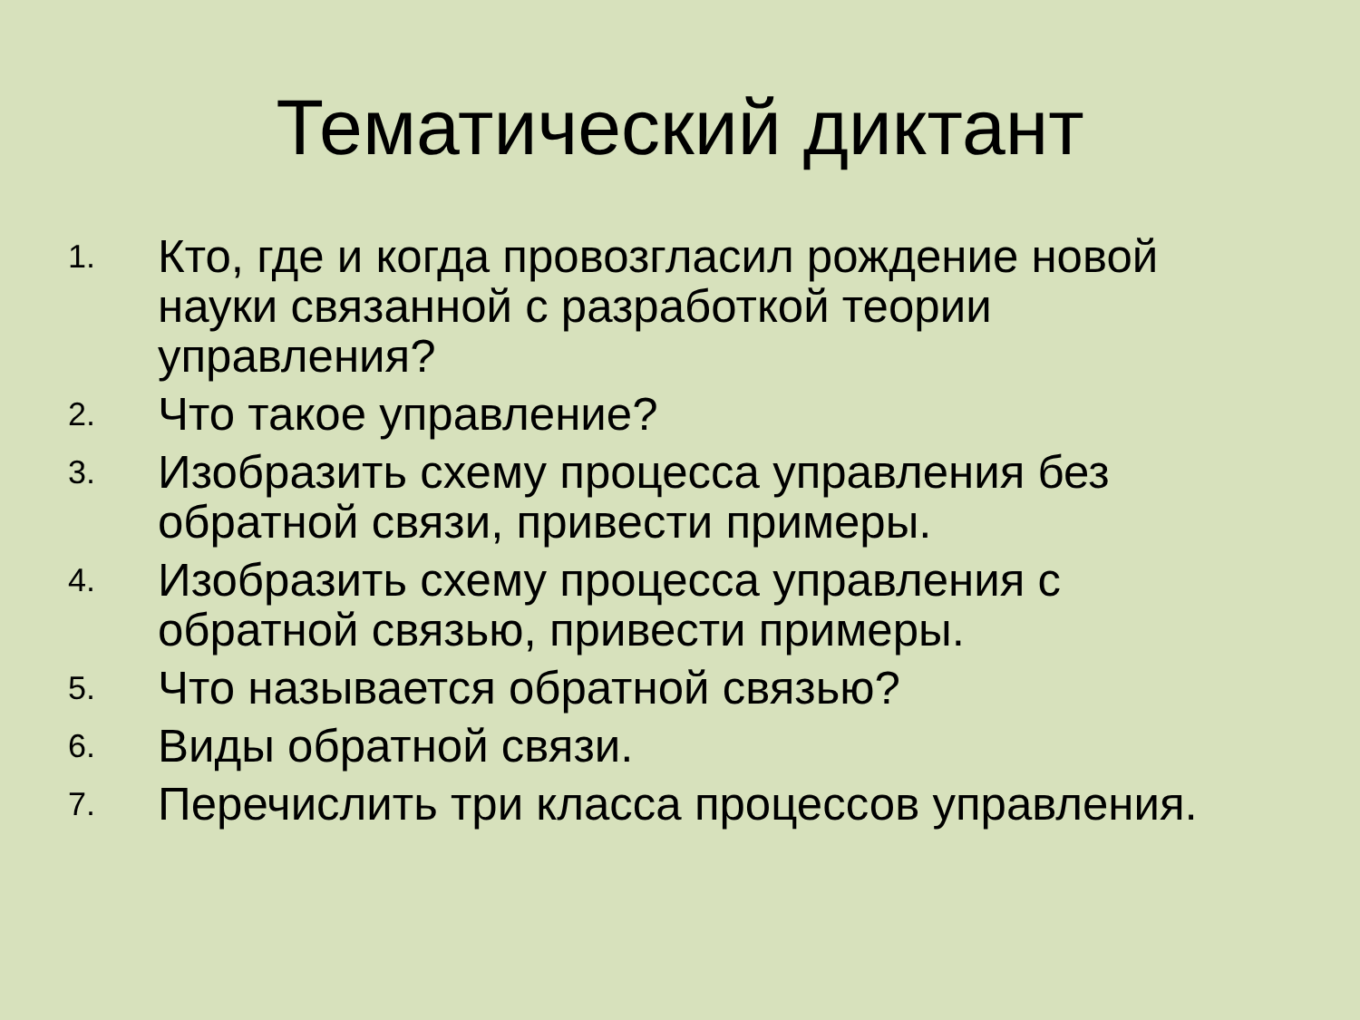Тематический диктант
1. Кто, где и когда провозгласил рождение новой науки связанной с разработкой теории управления?
2. Что такое управление?
3. Изобразить схему процесса управления без обратной связи, привести примеры.
4. Изобразить схему процесса управления с обратной связью, привести примеры.
5. Что называется обратной связью?
6. Виды обратной связи.
7. Перечислить три класса процессов управления.